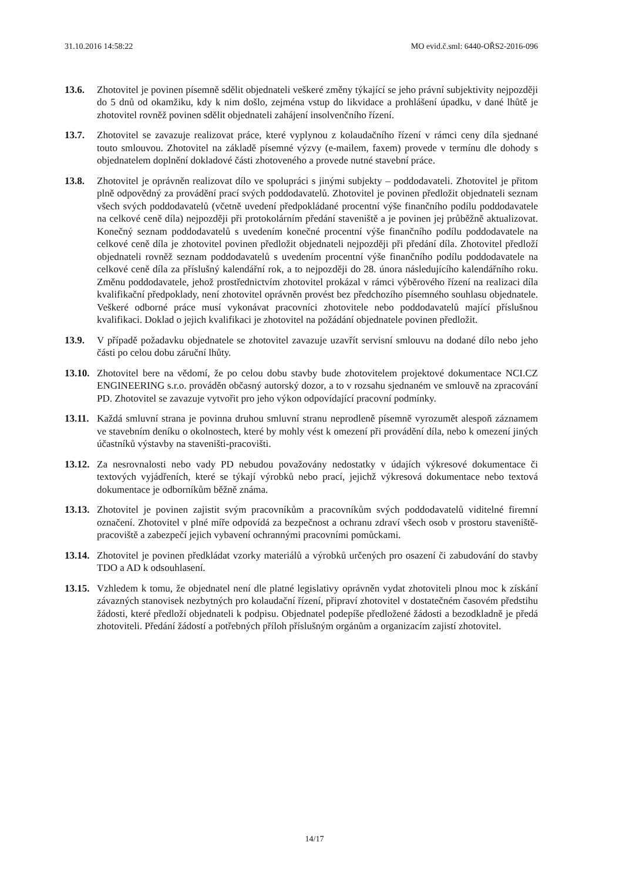31.10.2016 14:58:22 MO evid.č.sml: 6440-OŘS2-2016-096
13.6. Zhotovitel je povinen písemně sdělit objednateli veškeré změny týkající se jeho právní subjektivity nejpozději do 5 dnů od okamžiku, kdy k nim došlo, zejména vstup do likvidace a prohlášení úpadku, v dané lhůtě je zhotovitel rovněž povinen sdělit objednateli zahájení insolvenčního řízení.
13.7. Zhotovitel se zavazuje realizovat práce, které vyplynou z kolaudačního řízení v rámci ceny díla sjednané touto smlouvou. Zhotovitel na základě písemné výzvy (e-mailem, faxem) provede v termínu dle dohody s objednatelem doplnění dokladové části zhotoveného a provede nutné stavební práce.
13.8. Zhotovitel je oprávněn realizovat dílo ve spolupráci s jinými subjekty – poddodavateli. Zhotovitel je přitom plně odpovědný za provádění prací svých poddodavatelů. Zhotovitel je povinen předložit objednateli seznam všech svých poddodavatelů (včetně uvedení předpokládané procentní výše finančního podílu poddodavatele na celkové ceně díla) nejpozději při protokolárním předání staveniště a je povinen jej průběžně aktualizovat. Konečný seznam poddodavatelů s uvedením konečné procentní výše finančního podílu poddodavatele na celkové ceně díla je zhotovitel povinen předložit objednateli nejpozději při předání díla. Zhotovitel předloží objednateli rovněž seznam poddodavatelů s uvedením procentní výše finančního podílu poddodavatele na celkové ceně díla za příslušný kalendářní rok, a to nejpozději do 28. února následujícího kalendářního roku. Změnu poddodavatele, jehož prostřednictvím zhotovitel prokázal v rámci výběrového řízení na realizaci díla kvalifikační předpoklady, není zhotovitel oprávněn provést bez předchozího písemného souhlasu objednatele. Veškeré odborné práce musí vykonávat pracovníci zhotovitele nebo poddodavatelů mající příslušnou kvalifikaci. Doklad o jejich kvalifikaci je zhotovitel na požádání objednatele povinen předložit.
13.9. V případě požadavku objednatele se zhotovitel zavazuje uzavřít servisní smlouvu na dodané dílo nebo jeho části po celou dobu záruční lhůty.
13.10.
Zhotovitel bere na vědomí, že po celou dobu stavby bude zhotovitelem projektové dokumentace NCI.CZ ENGINEERING s.r.o. prováděn občasný autorský dozor, a to v rozsahu sjednaném ve smlouvě na zpracování PD. Zhotovitel se zavazuje vytvořit pro jeho výkon odpovídající pracovní podmínky.
13.11.
Každá smluvní strana je povinna druhou smluvní stranu neprodleně písemně vyrozumět alespoň záznamem ve stavebním deníku o okolnostech, které by mohly vést k omezení při provádění díla, nebo k omezení jiných účastníků výstavby na staveništi-pracovišti.
13.12.
Za nesrovnalosti nebo vady PD nebudou považovány nedostatky v údajích výkresové dokumentace či textových vyjádřeních, které se týkají výrobků nebo prací, jejichž výkresová dokumentace nebo textová dokumentace je odborníkům běžně známa.
13.13.
Zhotovitel je povinen zajistit svým pracovníkům a pracovníkům svých poddodavatelů viditelné firemní označení. Zhotovitel v plné míře odpovídá za bezpečnost a ochranu zdraví všech osob v prostoru staveniště-pracoviště a zabezpečí jejich vybavení ochrannými pracovními pomůckami.
13.14.
Zhotovitel je povinen předkládat vzorky materiálů a výrobků určených pro osazení či zabudování do stavby TDO a AD k odsouhlasení.
13.15.
Vzhledem k tomu, že objednatel není dle platné legislativy oprávněn vydat zhotoviteli plnou moc k získání závazných stanovisek nezbytných pro kolaudační řízení, připraví zhotovitel v dostatečném časovém předstihu žádosti, které předloží objednateli k podpisu. Objednatel podepíše předložené žádosti a bezodkladně je předá zhotoviteli. Předání žádostí a potřebných příloh příslušným orgánům a organizacím zajistí zhotovitel.
14/17